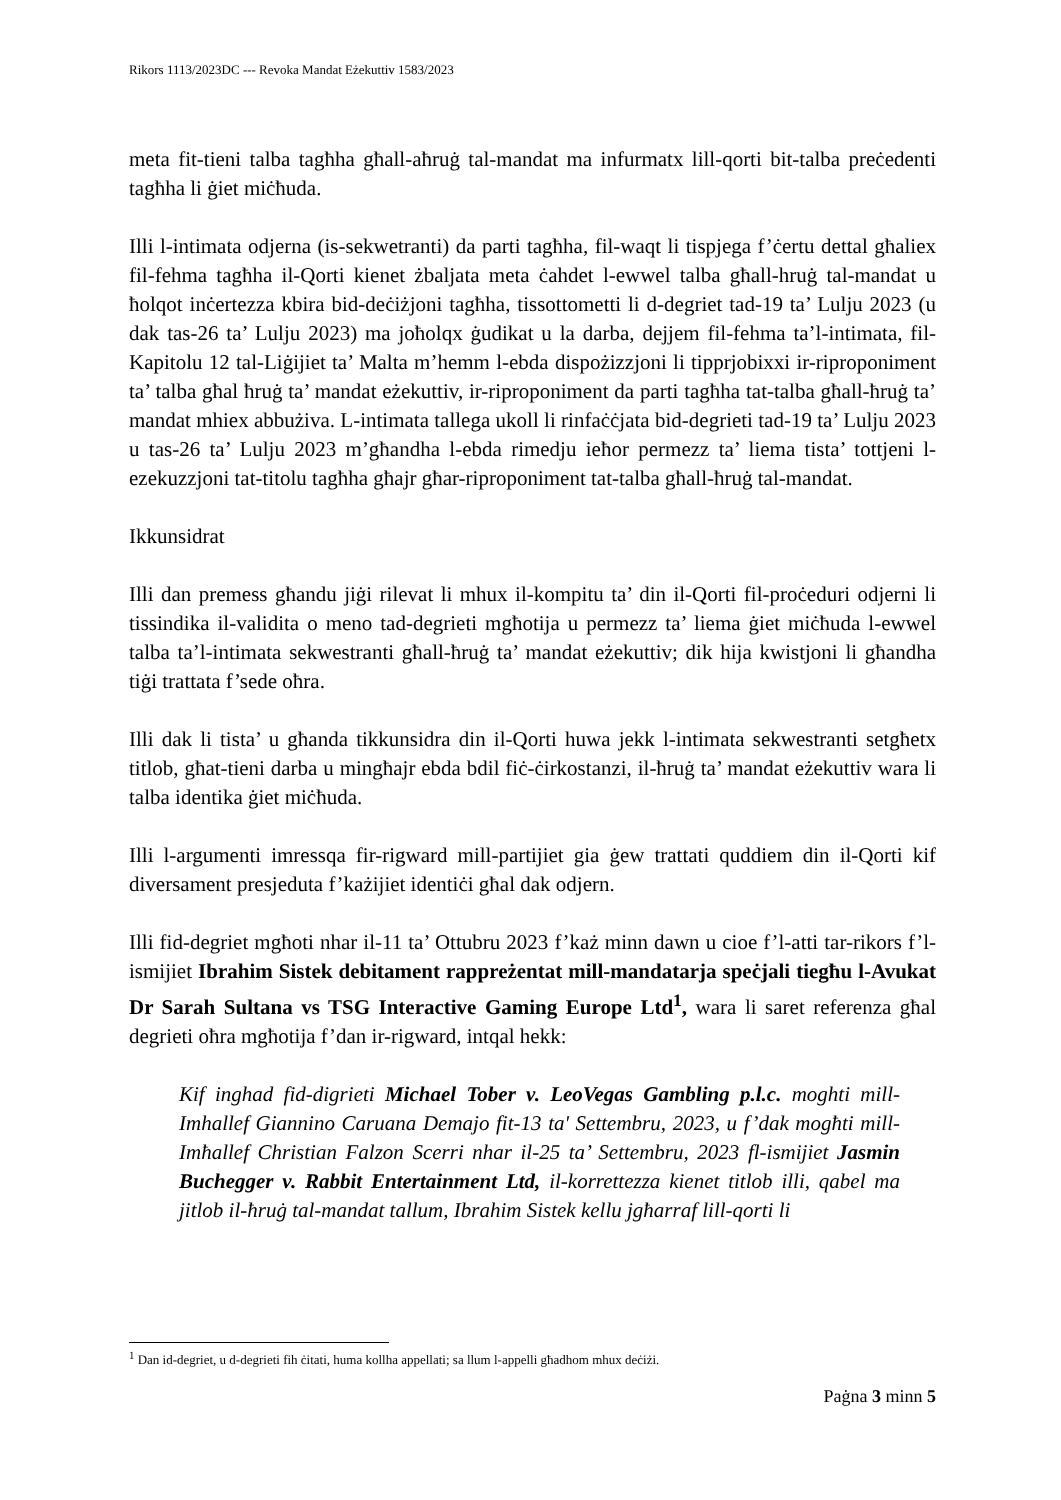Rikors 1113/2023DC --- Revoka Mandat Eżekuttiv 1583/2023
meta fit-tieni talba tagħha għall-aħruġ tal-mandat ma infurmatx lill-qorti bit-talba preċedenti tagħha li ġiet miċħuda.
Illi l-intimata odjerna (is-sekwetranti) da parti tagħha, fil-waqt li tispjega f’ċertu dettal għaliex fil-fehma tagħha il-Qorti kienet żbaljata meta ċahdet l-ewwel talba għall-hruġ tal-mandat u ħolqot inċertezza kbira bid-deċiżjoni tagħha, tissottometti li d-degriet tad-19 ta’ Lulju 2023 (u dak tas-26 ta’ Lulju 2023) ma joħolqx ġudikat u la darba, dejjem fil-fehma ta’l-intimata, fil-Kapitolu 12 tal-Liġijiet ta’ Malta m’hemm l-ebda dispożizzjoni li tipprjobixxi ir-riproponiment ta’ talba għal ħruġ ta’ mandat eżekuttiv, ir-riproponiment da parti tagħha tat-talba għall-ħruġ ta’ mandat mhiex abbużiva. L-intimata tallega ukoll li rinfaċċjata bid-degrieti tad-19 ta’ Lulju 2023 u tas-26 ta’ Lulju 2023 m’għandha l-ebda rimedju ieħor permezz ta’ liema tista’ tottjeni l-ezekuzzjoni tat-titolu tagħha għajr għar-riproponiment tat-talba għall-ħruġ tal-mandat.
Ikkunsidrat
Illi dan premess għandu jiġi rilevat li mhux il-kompitu ta’ din il-Qorti fil-proċeduri odjerni li tissindika il-validita o meno tad-degrieti mgħotija u permezz ta’ liema ġiet miċħuda l-ewwel talba ta’l-intimata sekwestranti għall-ħruġ ta’ mandat eżekuttiv; dik hija kwistjoni li għandha tiġi trattata f’sede oħra.
Illi dak li tista’ u għanda tikkunsidra din il-Qorti huwa jekk l-intimata sekwestranti setgħetx titlob, għat-tieni darba u mingħajr ebda bdil fiċ-ċirkostanzi, il-ħruġ ta’ mandat eżekuttiv wara li talba identika ġiet miċħuda.
Illi l-argumenti imressqa fir-rigward mill-partijiet gia ġew trattati quddiem din il-Qorti kif diversament presjeduta f’każijiet identiċi għal dak odjern.
Illi fid-degriet mgħoti nhar il-11 ta’ Ottubru 2023 f’każ minn dawn u cioe f’l-atti tar-rikors f’l-ismijiet Ibrahim Sistek debitament rappreżentat mill-mandatarja speċjali tiegħu l-Avukat Dr Sarah Sultana vs TSG Interactive Gaming Europe Ltd<sup>1</sup>, wara li saret referenza għal degrieti oħra mgħotija f’dan ir-rigward, intqal hekk:
Kif inghad fid-digrieti Michael Tober v. LeoVegas Gambling p.l.c. moghti mill-Imhallef Giannino Caruana Demajo fit-13 ta' Settembru, 2023, u f’dak mogħti mill-Imħallef Christian Falzon Scerri nhar il-25 ta’ Settembru, 2023 fl-ismijiet Jasmin Buchegger v. Rabbit Entertainment Ltd, il-korrettezza kienet titlob illi, qabel ma jitlob il-ħruġ tal-mandat tallum, Ibrahim Sistek kellu jgħarraf lill-qorti li
<sup>1</sup> Dan id-degriet, u d-degrieti fih ċitati, huma kollha appellati; sa llum l-appelli għadhom mhux deċiżi.
Paġna 3 minn 5